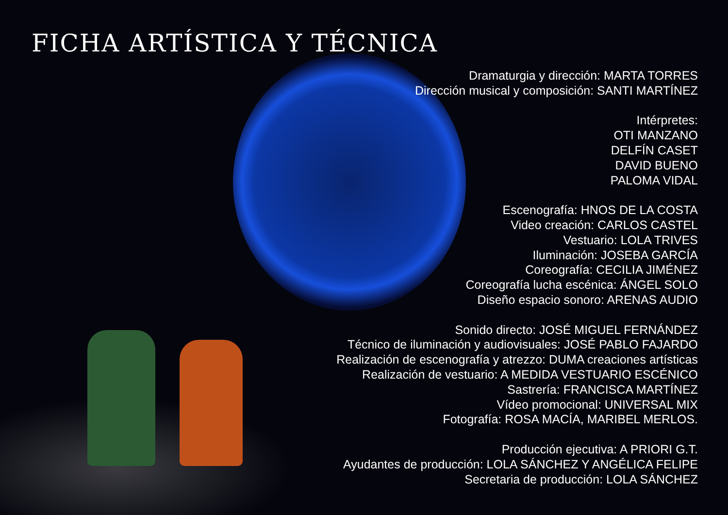FICHA ARTÍSTICA Y TÉCNICA
Dramaturgia y dirección: MARTA TORRES
Dirección musical y composición: SANTI MARTÍNEZ
Intérpretes:
OTI MANZANO
DELFÍN CASET
DAVID BUENO
PALOMA VIDAL
Escenografía: HNOS DE LA COSTA
Video creación: CARLOS CASTEL
Vestuario: LOLA TRIVES
Iluminación: JOSEBA GARCÍA
Coreografía: CECILIA JIMÉNEZ
Coreografía lucha escénica: ÁNGEL SOLO
Diseño espacio sonoro: ARENAS AUDIO
Sonido directo: JOSÉ MIGUEL FERNÁNDEZ
Técnico de iluminación y audiovisuales: JOSÉ PABLO FAJARDO
Realización de escenografía y atrezzo: DUMA creaciones artísticas
Realización de vestuario: A MEDIDA VESTUARIO ESCÉNICO
Sastrería: FRANCISCA MARTÍNEZ
Vídeo promocional: UNIVERSAL MIX
Fotografía: ROSA MACÍA, MARIBEL MERLOS.
Producción ejecutiva: A PRIORI G.T.
Ayudantes de producción: LOLA SÁNCHEZ Y ANGÉLICA FELIPE
Secretaria de producción: LOLA SÁNCHEZ